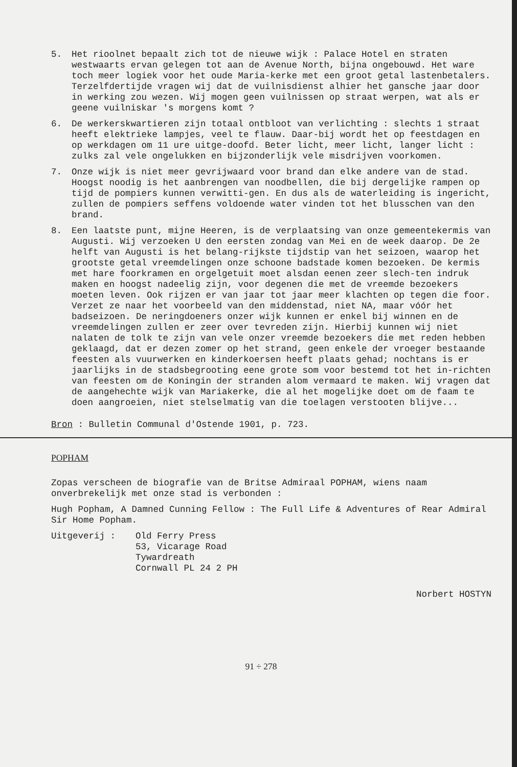5. Het rioolnet bepaalt zich tot de nieuwe wijk : Palace Hotel en straten westwaarts ervan gelegen tot aan de Avenue North, bijna ongebouwd. Het ware toch meer logiek voor het oude Maria-kerke met een groot getal lastenbetalers. Terzelfdertijde vragen wij dat de vuilnisdienst alhier het gansche jaar door in werking zou wezen. Wij mogen geen vuilnissen op straat werpen, wat als er geene vuilniskar 's morgens komt ?
6. De werkerskwartieren zijn totaal ontbloot van verlichting : slechts 1 straat heeft elektrieke lampjes, veel te flauw. Daar-bij wordt het op feestdagen en op werkdagen om 11 ure uitge-doofd. Beter licht, meer licht, langer licht : zulks zal vele ongelukken en bijzonderlijk vele misdrijven voorkomen.
7. Onze wijk is niet meer gevrijwaard voor brand dan elke andere van de stad. Hoogst noodig is het aanbrengen van noodbellen, die bij dergelijke rampen op tijd de pompiers kunnen verwitti-gen. En dus als de waterleiding is ingericht, zullen de pompiers seffens voldoende water vinden tot het blusschen van den brand.
8. Een laatste punt, mijne Heeren, is de verplaatsing van onze gemeentekermis van Augusti. Wij verzoeken U den eersten zondag van Mei en de week daarop. De 2e helft van Augusti is het belang-rijkste tijdstip van het seizoen, waarop het grootste getal vreemdelingen onze schoone badstade komen bezoeken. De kermis met hare foorkramen en orgelgetuit moet alsdan eenen zeer slech-ten indruk maken en hoogst nadeelig zijn, voor degenen die met de vreemde bezoekers moeten leven. Ook rijzen er van jaar tot jaar meer klachten op tegen die foor. Verzet ze naar het voorbeeld van den middenstad, niet NA, maar vóór het badseizoen. De neringdoeners onzer wijk kunnen er enkel bij winnen en de vreemdelingen zullen er zeer over tevreden zijn. Hierbij kunnen wij niet nalaten de tolk te zijn van vele onzer vreemde bezoekers die met reden hebben geklaagd, dat er dezen zomer op het strand, geen enkele der vroeger bestaande feesten als vuurwerken en kinderkoersen heeft plaats gehad; nochtans is er jaarlijks in de stadsbegrooting eene grote som voor bestemd tot het in-richten van feesten om de Koningin der stranden alom vermaard te maken. Wij vragen dat de aangehechte wijk van Mariakerke, die al het mogelijke doet om de faam te doen aangroeien, niet stelselmatig van die toelagen verstooten blijve...
Bron : Bulletin Communal d'Ostende 1901, p. 723.
POPHAM
Zopas verscheen de biografie van de Britse Admiraal POPHAM, wiens naam onverbrekelijk met onze stad is verbonden :
Hugh Popham, A Damned Cunning Fellow : The Full Life & Adventures of Rear Admiral Sir Home Popham.
Uitgeverij : Old Ferry Press
53, Vicarage Road
Tywardreath
Cornwall PL 24 2 PH
Norbert HOSTYN
91 ÷ 278